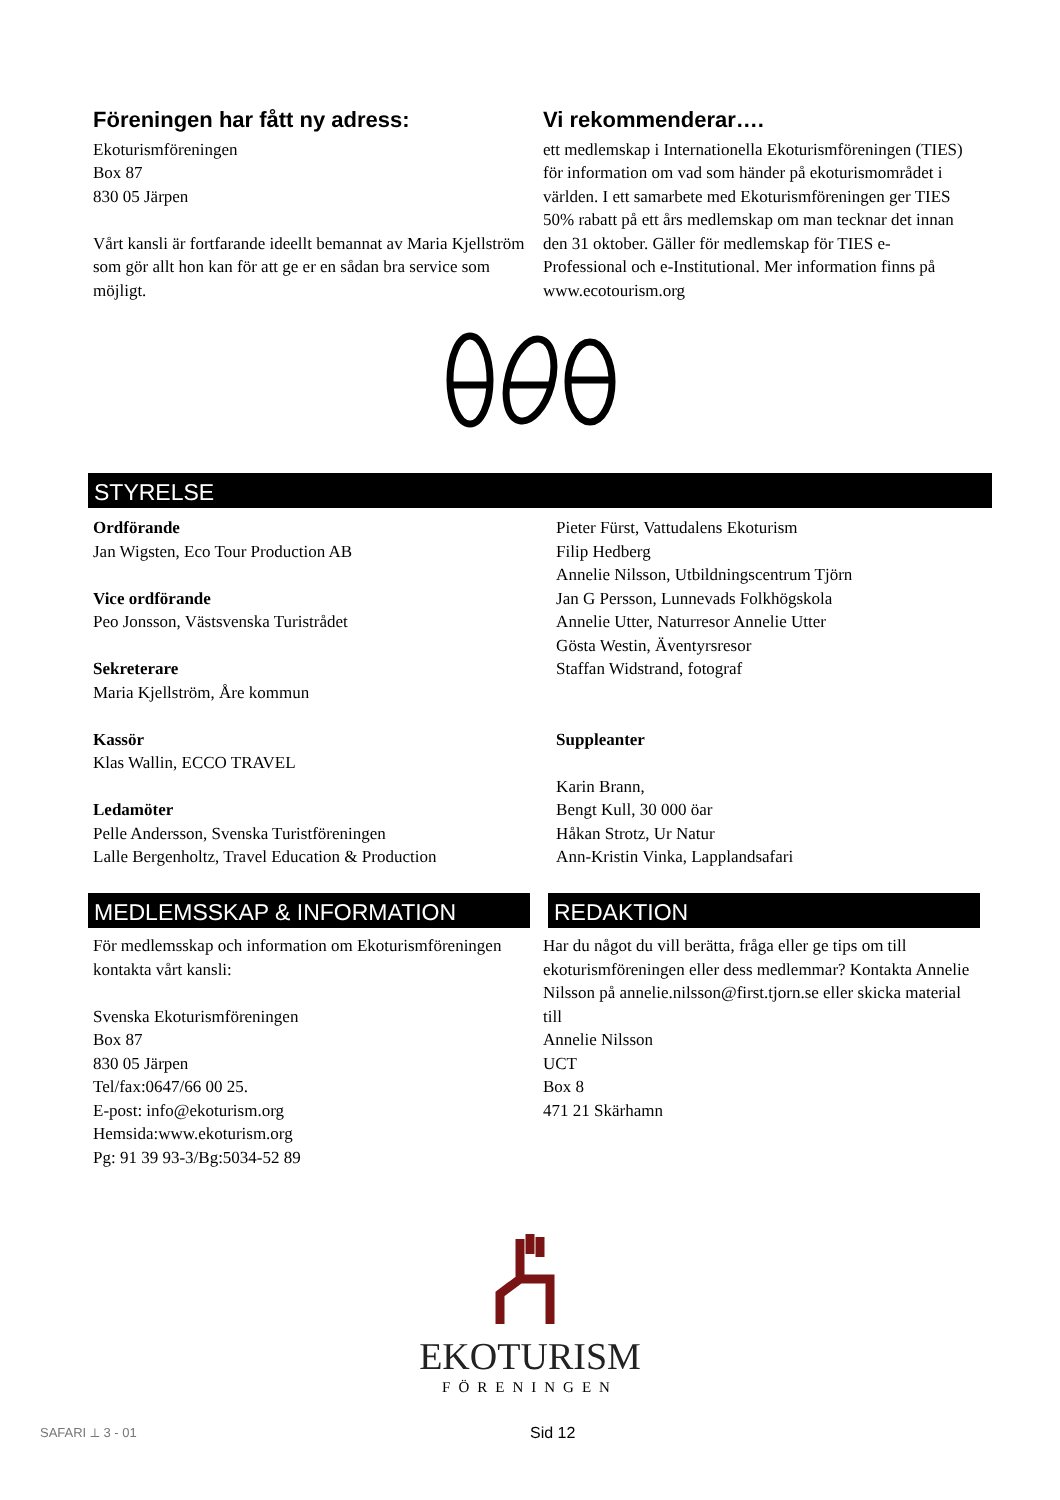Föreningen har fått ny adress:
Ekoturismföreningen
Box 87
830 05 Järpen
Vårt kansli är fortfarande ideellt bemannat av Maria Kjellström som gör allt hon kan för att ge er en sådan bra service som möjligt.
Vi rekommenderar….
ett medlemskap i Internationella Ekoturismföreningen (TIES) för information om vad som händer på ekoturismområdet i världen. I ett samarbete med Ekoturismföreningen ger TIES 50% rabatt på ett års medlemskap om man tecknar det innan den 31 oktober. Gäller för medlemskap för TIES e-Professional och e-Institutional. Mer information finns på www.ecotourism.org
STYRELSE
Ordförande
Jan Wigsten, Eco Tour Production AB
Vice ordförande
Peo Jonsson, Västsvenska Turistrådet
Sekreterare
Maria Kjellström, Åre kommun
Kassör
Klas Wallin, ECCO TRAVEL
Ledamöter
Pelle Andersson, Svenska Turistföreningen
Lalle Bergenholtz, Travel Education & Production
Pieter Fürst, Vattudalens Ekoturism
Filip Hedberg
Annelie Nilsson, Utbildningscentrum Tjörn
Jan G Persson, Lunnevads Folkhögskola
Annelie Utter, Naturresor Annelie Utter
Gösta Westin, Äventyrsresor
Staffan Widstrand, fotograf
Suppleanter
Karin Brann,
Bengt Kull, 30 000 öar
Håkan Strotz, Ur Natur
Ann-Kristin Vinka, Lapplandsafari
MEDLEMSSKAP & INFORMATION REDAKTION
För medlemsskap och information om Ekoturismföreningen kontakta vårt kansli:
Svenska Ekoturismföreningen
Box 87
830 05 Järpen
Tel/fax:0647/66 00 25.
E-post: info@ekoturism.org
Hemsida:www.ekoturism.org
Pg: 91 39 93-3/Bg:5034-52 89
Har du något du vill berätta, fråga eller ge tips om till ekoturismföreningen eller dess medlemmar? Kontakta Annelie Nilsson på annelie.nilsson@first.tjorn.se eller skicka material till
Annelie Nilsson
UCT
Box 8
471 21 Skärhamn
EKOTURISM
FÖRENINGEN
SAFARI ⟂ 3 - 01
Sid 12